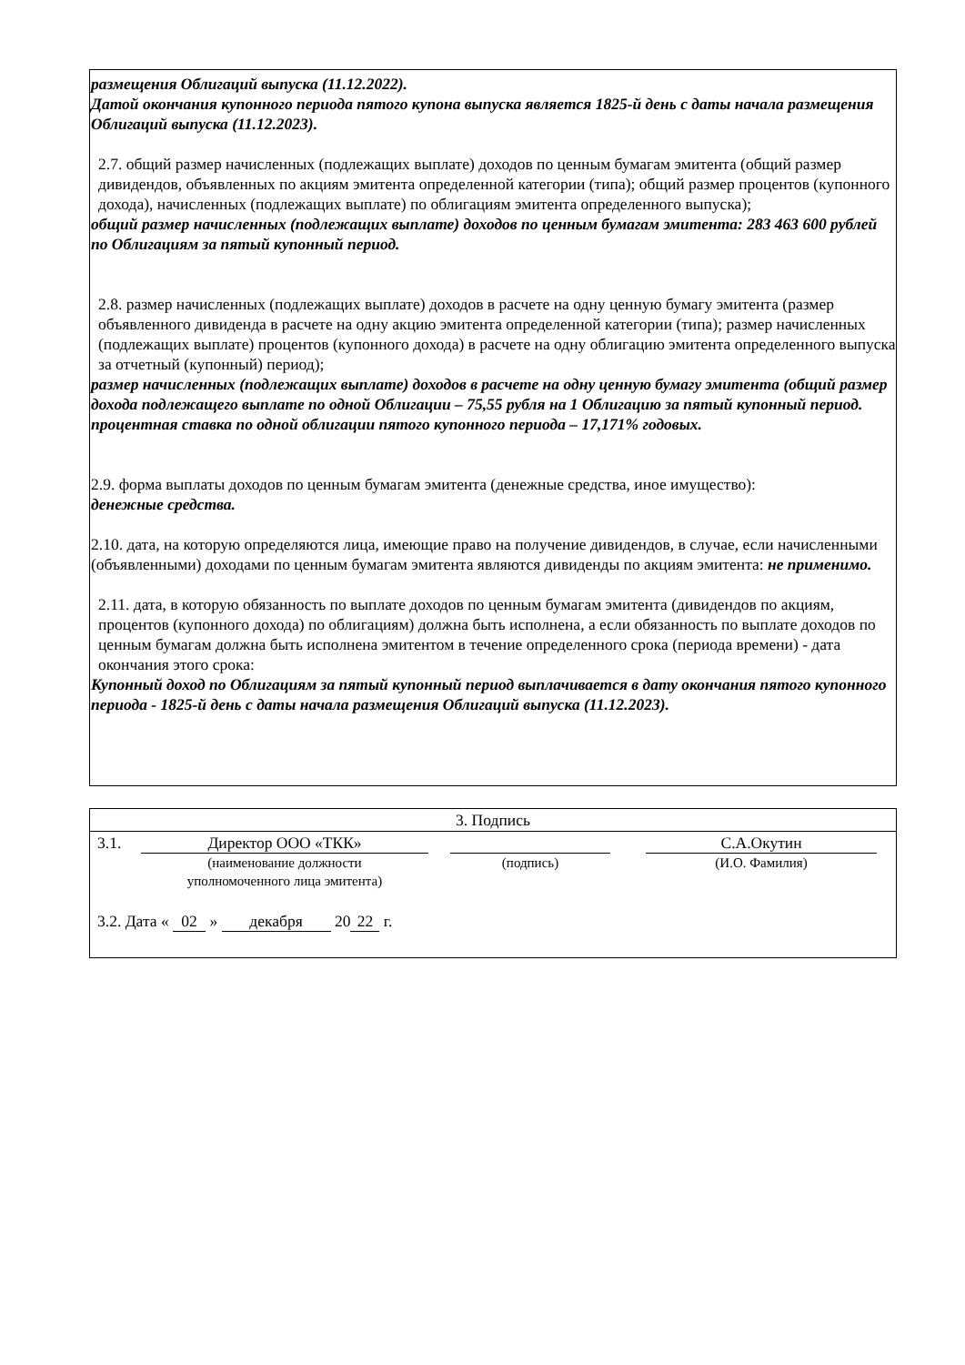размещения Облигаций выпуска (11.12.2022).
Датой окончания купонного периода пятого купона выпуска является 1825-й день с даты начала размещения Облигаций выпуска (11.12.2023).
2.7. общий размер начисленных (подлежащих выплате) доходов по ценным бумагам эмитента (общий размер дивидендов, объявленных по акциям эмитента определенной категории (типа); общий размер процентов (купонного дохода), начисленных (подлежащих выплате) по облигациям эмитента определенного выпуска);
общий размер начисленных (подлежащих выплате) доходов по ценным бумагам эмитента: 283 463 600 рублей по Облигациям за пятый купонный период.
2.8. размер начисленных (подлежащих выплате) доходов в расчете на одну ценную бумагу эмитента (размер объявленного дивиденда в расчете на одну акцию эмитента определенной категории (типа); размер начисленных (подлежащих выплате) процентов (купонного дохода) в расчете на одну облигацию эмитента определенного выпуска за отчетный (купонный) период);
размер начисленных (подлежащих выплате) доходов в расчете на одну ценную бумагу эмитента (общий размер дохода подлежащего выплате по одной Облигации – 75,55 рубля на 1 Облигацию за пятый купонный период.
процентная ставка по одной облигации пятого купонного периода – 17,171% годовых.
2.9. форма выплаты доходов по ценным бумагам эмитента (денежные средства, иное имущество):
денежные средства.
2.10. дата, на которую определяются лица, имеющие право на получение дивидендов, в случае, если начисленными (объявленными) доходами по ценным бумагам эмитента являются дивиденды по акциям эмитента: не применимо.
2.11. дата, в которую обязанность по выплате доходов по ценным бумагам эмитента (дивидендов по акциям, процентов (купонного дохода) по облигациям) должна быть исполнена, а если обязанность по выплате доходов по ценным бумагам должна быть исполнена эмитентом в течение определенного срока (периода времени) - дата окончания этого срока:
Купонный доход по Облигациям за пятый купонный период выплачивается в дату окончания пятого купонного периода - 1825-й день с даты начала размещения Облигаций выпуска (11.12.2023).
| 3. Подпись |
| 3.1. Директор ООО «ТКК» (наименование должности уполномоченного лица эмитента) (подпись) С.А.Окутин (И.О. Фамилия) 3.2. Дата « 02 » декабря 20 22 г. |